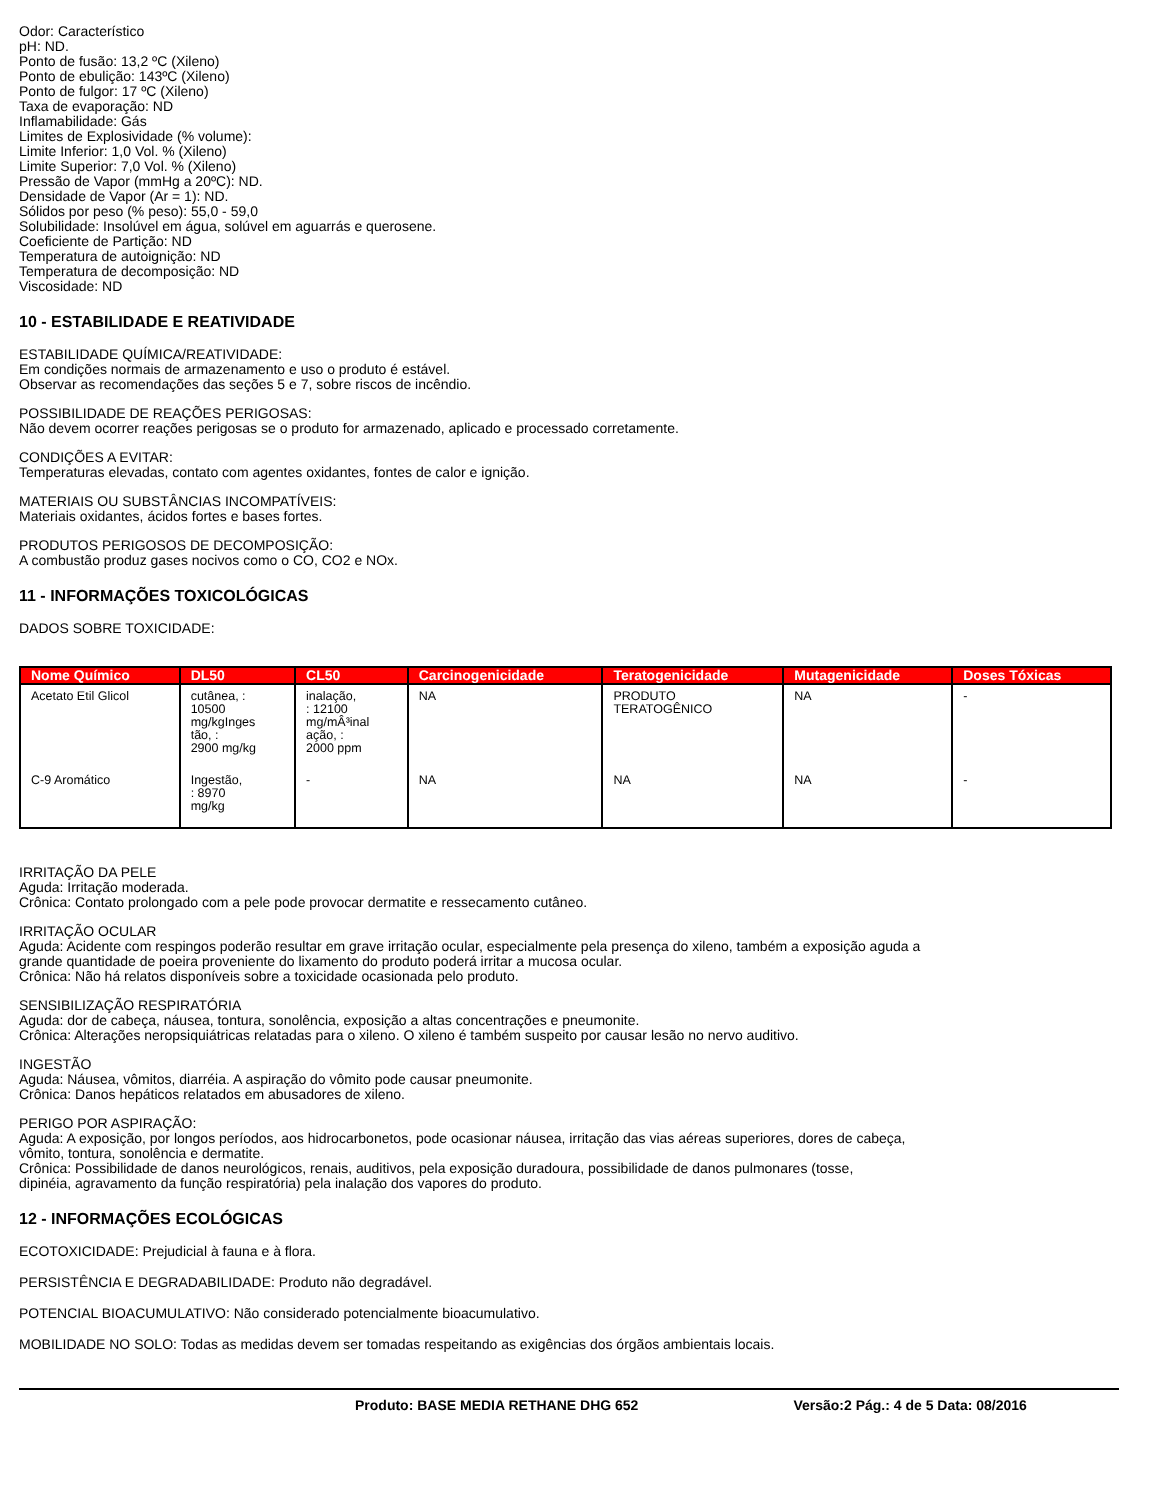Odor: Característico
pH: ND.
Ponto de fusão: 13,2 ºC (Xileno)
Ponto de ebulição: 143ºC (Xileno)
Ponto de fulgor: 17 ºC (Xileno)
Taxa de evaporação: ND
Inflamabilidade: Gás
Limites de Explosividade (% volume):
Limite Inferior: 1,0 Vol. % (Xileno)
Limite Superior: 7,0 Vol. % (Xileno)
Pressão de Vapor (mmHg a 20ºC): ND.
Densidade de Vapor (Ar = 1): ND.
Sólidos por peso (% peso): 55,0 - 59,0
Solubilidade: Insolúvel em água, solúvel em aguarrás e querosene.
Coeficiente de Partição: ND
Temperatura de autoignição: ND
Temperatura de decomposição: ND
Viscosidade: ND
10 - ESTABILIDADE E REATIVIDADE
ESTABILIDADE QUÍMICA/REATIVIDADE:
Em condições normais de armazenamento e uso o produto é estável.
Observar as recomendações das seções 5 e 7, sobre riscos de incêndio.
POSSIBILIDADE DE REAÇÕES PERIGOSAS:
Não devem ocorrer reações perigosas se o produto for armazenado, aplicado e processado corretamente.
CONDIÇÕES A EVITAR:
Temperaturas elevadas, contato com agentes oxidantes, fontes de calor e ignição.
MATERIAIS OU SUBSTÂNCIAS INCOMPATÍVEIS:
Materiais oxidantes, ácidos fortes e bases fortes.
PRODUTOS PERIGOSOS DE DECOMPOSIÇÃO:
A combustão produz gases nocivos como o CO, CO2 e NOx.
11 - INFORMAÇÕES TOXICOLÓGICAS
DADOS SOBRE TOXICIDADE:
| Nome Químico | DL50 | CL50 | Carcinogenicidade | Teratogenicidade | Mutagenicidade | Doses Tóxicas |
| --- | --- | --- | --- | --- | --- | --- |
| Acetato Etil Glicol | cutânea, : 10500 mg/kgInges tão, : 2900 mg/kg | inalação, : 12100 mg/mÂ³inal ação, : 2000 ppm | NA | PRODUTO TERATOGÊNICO | NA | - |
| C-9 Aromático | Ingestão, : 8970 mg/kg | - | NA | NA | NA | - |
IRRITAÇÃO DA PELE
Aguda: Irritação moderada.
Crônica: Contato prolongado com a pele pode provocar dermatite e ressecamento cutâneo.
IRRITAÇÃO OCULAR
Aguda: Acidente com respingos poderão resultar em grave irritação ocular, especialmente pela presença do xileno, também a exposição aguda a
grande quantidade de poeira proveniente do lixamento do produto poderá irritar a mucosa ocular.
Crônica: Não há relatos disponíveis sobre a toxicidade ocasionada pelo produto.
SENSIBILIZAÇÃO RESPIRATÓRIA
Aguda: dor de cabeça, náusea, tontura, sonolência, exposição a altas concentrações e pneumonite.
Crônica: Alterações neropsiquiátricas relatadas para o xileno. O xileno é também suspeito por causar lesão no nervo auditivo.
INGESTÃO
Aguda: Náusea, vômitos, diarréia. A aspiração do vômito pode causar pneumonite.
Crônica: Danos hepáticos relatados em abusadores de xileno.
PERIGO POR ASPIRAÇÃO:
Aguda: A exposição, por longos períodos, aos hidrocarbonetos, pode ocasionar náusea, irritação das vias aéreas superiores, dores de cabeça,
vômito, tontura, sonolência e dermatite.
Crônica: Possibilidade de danos neurológicos, renais, auditivos, pela exposição duradoura, possibilidade de danos pulmonares (tosse,
dipinéia, agravamento da função respiratória) pela inalação dos vapores do produto.
12 - INFORMAÇÕES ECOLÓGICAS
ECOTOXICIDADE: Prejudicial à fauna e à flora.
PERSISTÊNCIA E DEGRADABILIDADE: Produto não degradável.
POTENCIAL BIOACUMULATIVO: Não considerado potencialmente bioacumulativo.
MOBILIDADE NO SOLO: Todas as medidas devem ser tomadas respeitando as exigências dos órgãos ambientais locais.
Produto: BASE MEDIA RETHANE DHG 652 Versão:2 Pág.: 4 de 5 Data: 08/2016